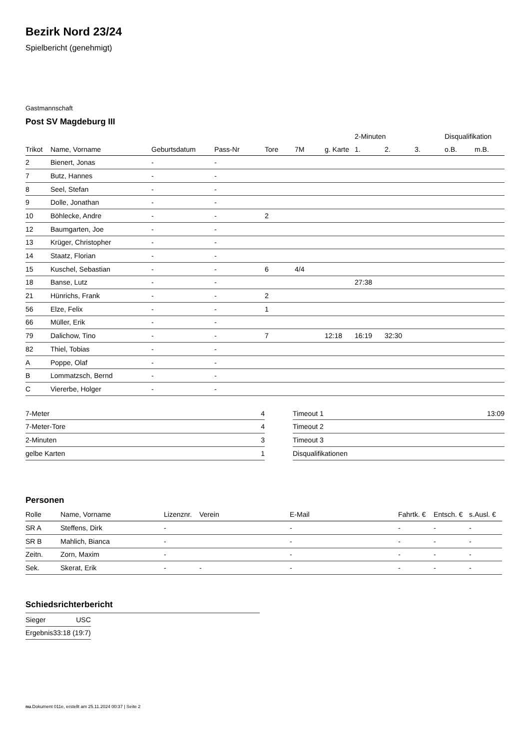Bezirk Nord 23/24
Spielbericht (genehmigt)
Gastmannschaft
Post SV Magdeburg III
| | | | | | | | 2-Minuten | | | Disqualifikation | |
| --- | --- | --- | --- | --- | --- | --- | --- | --- | --- | --- | --- |
| Trikot | Name, Vorname | Geburtsdatum | Pass-Nr | Tore | 7M | g. Karte | 1. | 2. | 3. | o.B. | m.B. |
| 2 | Bienert, Jonas | - | - | | | | | | | | |
| 7 | Butz, Hannes | - | - | | | | | | | | |
| 8 | Seel, Stefan | - | - | | | | | | | | |
| 9 | Dolle, Jonathan | - | - | | | | | | | | |
| 10 | Böhlecke, Andre | - | - | 2 | | | | | | | |
| 12 | Baumgarten, Joe | - | - | | | | | | | | |
| 13 | Krüger, Christopher | - | - | | | | | | | | |
| 14 | Staatz, Florian | - | - | | | | | | | | |
| 15 | Kuschel, Sebastian | - | - | 6 | 4/4 | | | | | | |
| 18 | Banse, Lutz | - | - | | | | 27:38 | | | | |
| 21 | Hünrichs, Frank | - | - | 2 | | | | | | | |
| 56 | Elze, Felix | - | - | 1 | | | | | | | |
| 66 | Müller, Erik | - | - | | | | | | | | |
| 79 | Dalichow, Tino | - | - | 7 | | 12:18 | 16:19 | 32:30 | | | |
| 82 | Thiel, Tobias | - | - | | | | | | | | |
| A | Poppe, Olaf | - | - | | | | | | | | |
| B | Lommatzsch, Bernd | - | - | | | | | | | | |
| C | Viererbe, Holger | - | - | | | | | | | | |
| 7-Meter | 4 |
| 7-Meter-Tore | 4 |
| 2-Minuten | 3 |
| gelbe Karten | 1 |
| Timeout 1 | 13:09 |
| Timeout 2 | |
| Timeout 3 | |
| Disqualifikationen | |
Personen
| Rolle | Name, Vorname | Lizenznr. | Verein | E-Mail | Fahrtk. € | Entsch. € | s.Ausl. € |
| --- | --- | --- | --- | --- | --- | --- | --- |
| SR A | Steffens, Dirk | - | | - | - | - | - |
| SR B | Mahlich, Bianca | - | | - | - | - | - |
| Zeitn. | Zorn, Maxim | - | | - | - | - | - |
| Sek. | Skerat, Erik | - | - | - | - | - | - |
Schiedsrichterbericht
| Sieger | USC |
| Ergebnis | 33:18 (19:7) |
nu.Dokument 011e, erstellt am 25.11.2024 00:37 | Seite 2